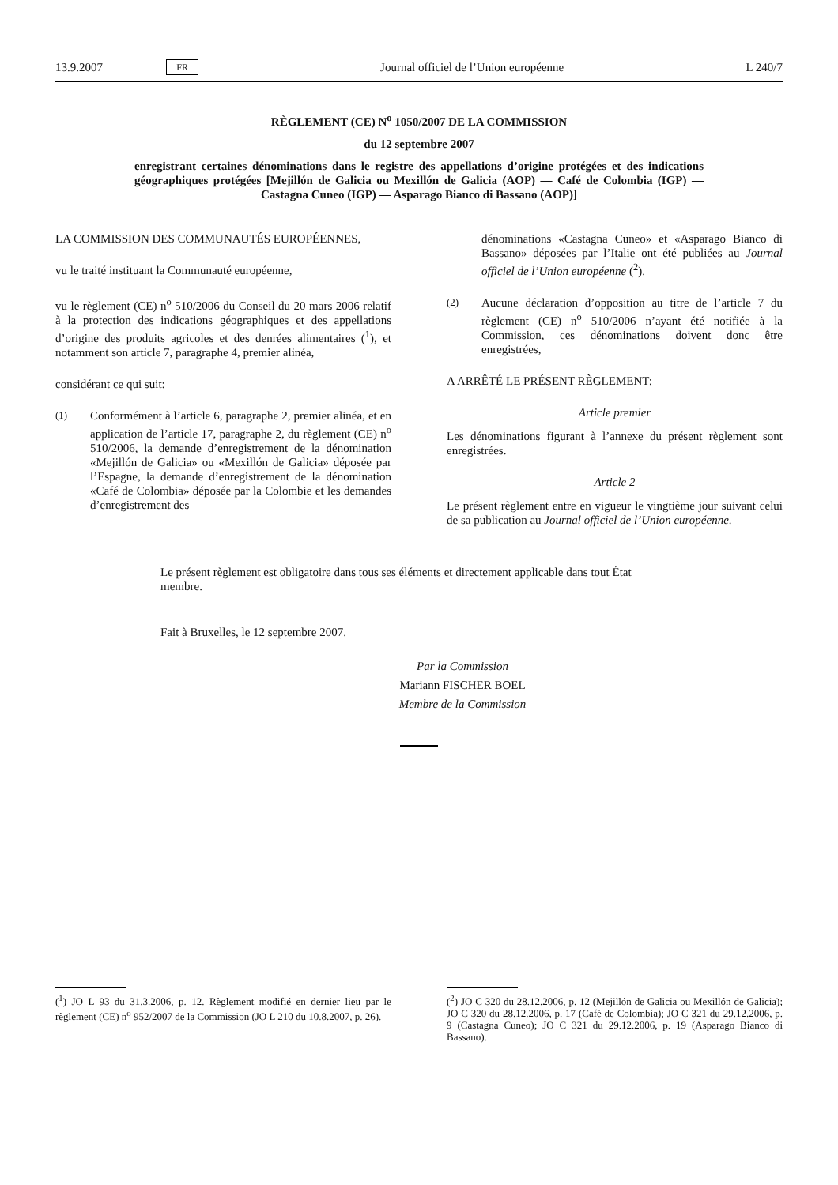13.9.2007 FR Journal officiel de l’Union européenne L 240/7
RÈGLEMENT (CE) N<sup>o</sup> 1050/2007 DE LA COMMISSION
du 12 septembre 2007
enregistrant certaines dénominations dans le registre des appellations d’origine protégées et des indications géographiques protégées [Mejillón de Galicia ou Mexillón de Galicia (AOP) — Café de Colombia (IGP) — Castagna Cuneo (IGP) — Asparago Bianco di Bassano (AOP)]
LA COMMISSION DES COMMUNAUTÉS EUROPÉENNES,
vu le traité instituant la Communauté européenne,
vu le règlement (CE) n<sup>o</sup> 510/2006 du Conseil du 20 mars 2006 relatif à la protection des indications géographiques et des appellations d’origine des produits agricoles et des denrées alimentaires (<sup>1</sup>), et notamment son article 7, paragraphe 4, premier alinéa,
considérant ce qui suit:
(1) Conformément à l’article 6, paragraphe 2, premier alinéa, et en application de l’article 17, paragraphe 2, du règlement (CE) n<sup>o</sup> 510/2006, la demande d’enregistrement de la dénomination «Mejillón de Galicia» ou «Mexillón de Galicia» déposée par l’Espagne, la demande d’enregistrement de la dénomination «Café de Colombia» déposée par la Colombie et les demandes d’enregistrement des
dénominations «Castagna Cuneo» et «Asparago Bianco di Bassano» déposées par l’Italie ont été publiées au Journal officiel de l’Union européenne (<sup>2</sup>).
(2) Aucune déclaration d’opposition au titre de l’article 7 du règlement (CE) n<sup>o</sup> 510/2006 n’ayant été notifiée à la Commission, ces dénominations doivent donc être enregistrées,
A ARRÊTÉ LE PRÉSENT RÈGLEMENT:
Article premier
Les dénominations figurant à l’annexe du présent règlement sont enregistrées.
Article 2
Le présent règlement entre en vigueur le vingtième jour suivant celui de sa publication au Journal officiel de l’Union européenne.
Le présent règlement est obligatoire dans tous ses éléments et directement applicable dans tout État membre.
Fait à Bruxelles, le 12 septembre 2007.
Par la Commission
Mariann FISCHER BOEL
Membre de la Commission
(<sup>1</sup>) JO L 93 du 31.3.2006, p. 12. Règlement modifié en dernier lieu par le règlement (CE) n<sup>o</sup> 952/2007 de la Commission (JO L 210 du 10.8.2007, p. 26).
(<sup>2</sup>) JO C 320 du 28.12.2006, p. 12 (Mejillón de Galicia ou Mexillón de Galicia); JO C 320 du 28.12.2006, p. 17 (Café de Colombia); JO C 321 du 29.12.2006, p. 9 (Castagna Cuneo); JO C 321 du 29.12.2006, p. 19 (Asparago Bianco di Bassano).